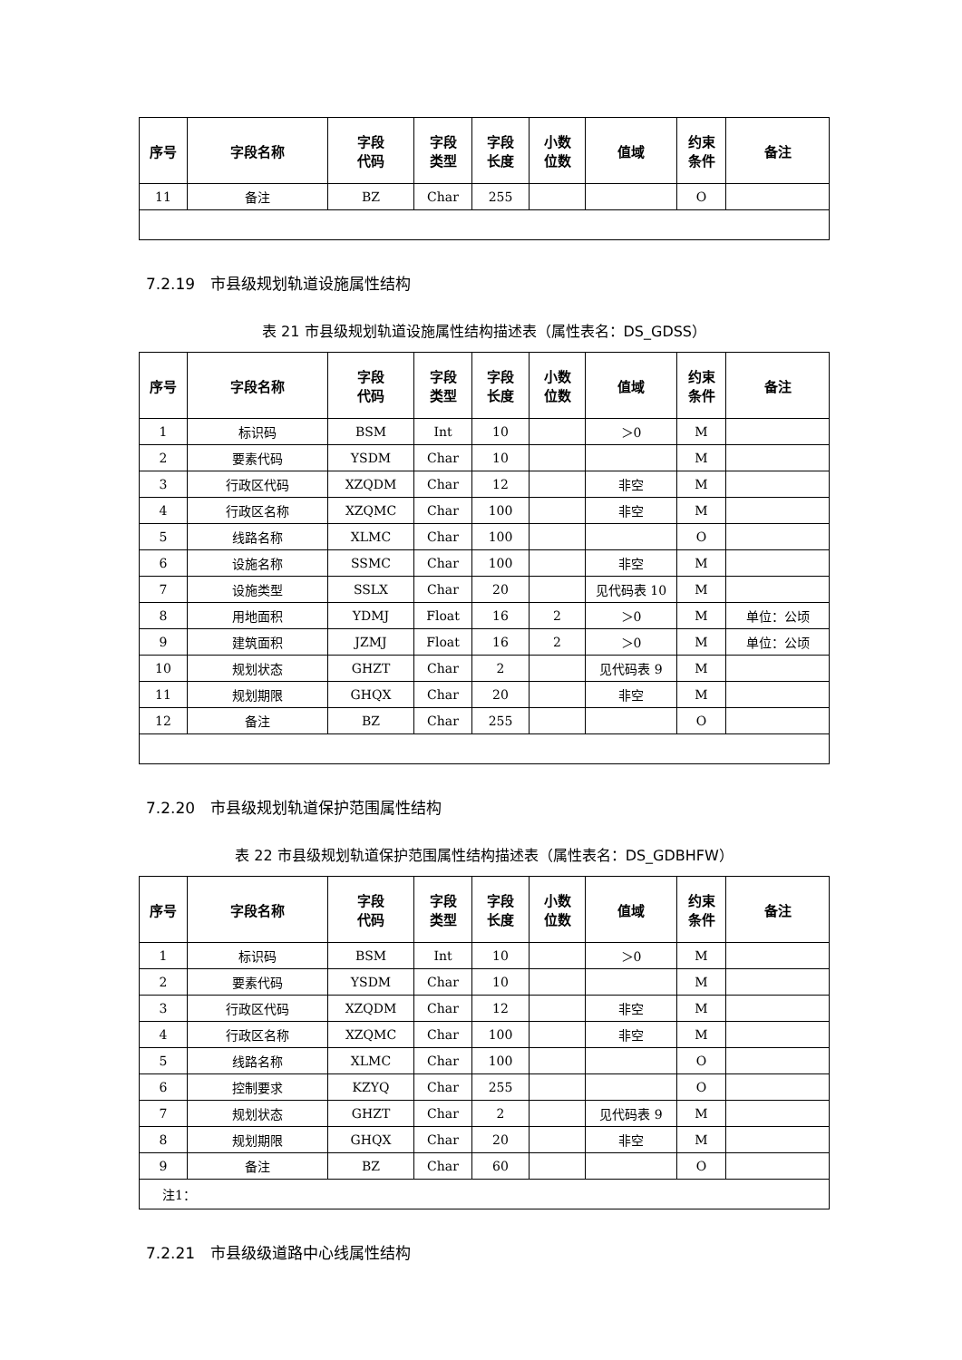| 序号 | 字段名称 | 字段 代码 | 字段 类型 | 字段 长度 | 小数 位数 | 值域 | 约束 条件 | 备注 |
| --- | --- | --- | --- | --- | --- | --- | --- | --- |
| 11 | 备注 | BZ | Char | 255 | | | O | |
7.2.19　市县级规划轨道设施属性结构
表 21 市县级规划轨道设施属性结构描述表（属性表名：DS_GDSS）
| 序号 | 字段名称 | 字段 代码 | 字段 类型 | 字段 长度 | 小数 位数 | 值域 | 约束 条件 | 备注 |
| --- | --- | --- | --- | --- | --- | --- | --- | --- |
| 1 | 标识码 | BSM | Int | 10 | | ＞0 | M | |
| 2 | 要素代码 | YSDM | Char | 10 | | | M | |
| 3 | 行政区代码 | XZQDM | Char | 12 | | 非空 | M | |
| 4 | 行政区名称 | XZQMC | Char | 100 | | 非空 | M | |
| 5 | 线路名称 | XLMC | Char | 100 | | | O | |
| 6 | 设施名称 | SSMC | Char | 100 | | 非空 | M | |
| 7 | 设施类型 | SSLX | Char | 20 | | 见代码表 10 | M | |
| 8 | 用地面积 | YDMJ | Float | 16 | 2 | ＞0 | M | 单位：公顷 |
| 9 | 建筑面积 | JZMJ | Float | 16 | 2 | ＞0 | M | 单位：公顷 |
| 10 | 规划状态 | GHZT | Char | 2 | | 见代码表 9 | M | |
| 11 | 规划期限 | GHQX | Char | 20 | | 非空 | M | |
| 12 | 备注 | BZ | Char | 255 | | | O | |
7.2.20　市县级规划轨道保护范围属性结构
表 22 市县级规划轨道保护范围属性结构描述表（属性表名：DS_GDBHFW）
| 序号 | 字段名称 | 字段 代码 | 字段 类型 | 字段 长度 | 小数 位数 | 值域 | 约束 条件 | 备注 |
| --- | --- | --- | --- | --- | --- | --- | --- | --- |
| 1 | 标识码 | BSM | Int | 10 | | ＞0 | M | |
| 2 | 要素代码 | YSDM | Char | 10 | | | M | |
| 3 | 行政区代码 | XZQDM | Char | 12 | | 非空 | M | |
| 4 | 行政区名称 | XZQMC | Char | 100 | | 非空 | M | |
| 5 | 线路名称 | XLMC | Char | 100 | | | O | |
| 6 | 控制要求 | KZYQ | Char | 255 | | | O | |
| 7 | 规划状态 | GHZT | Char | 2 | | 见代码表 9 | M | |
| 8 | 规划期限 | GHQX | Char | 20 | | 非空 | M | |
| 9 | 备注 | BZ | Char | 60 | | | O | |
| 注1： | | | | | | | | |
7.2.21　市县级级道路中心线属性结构